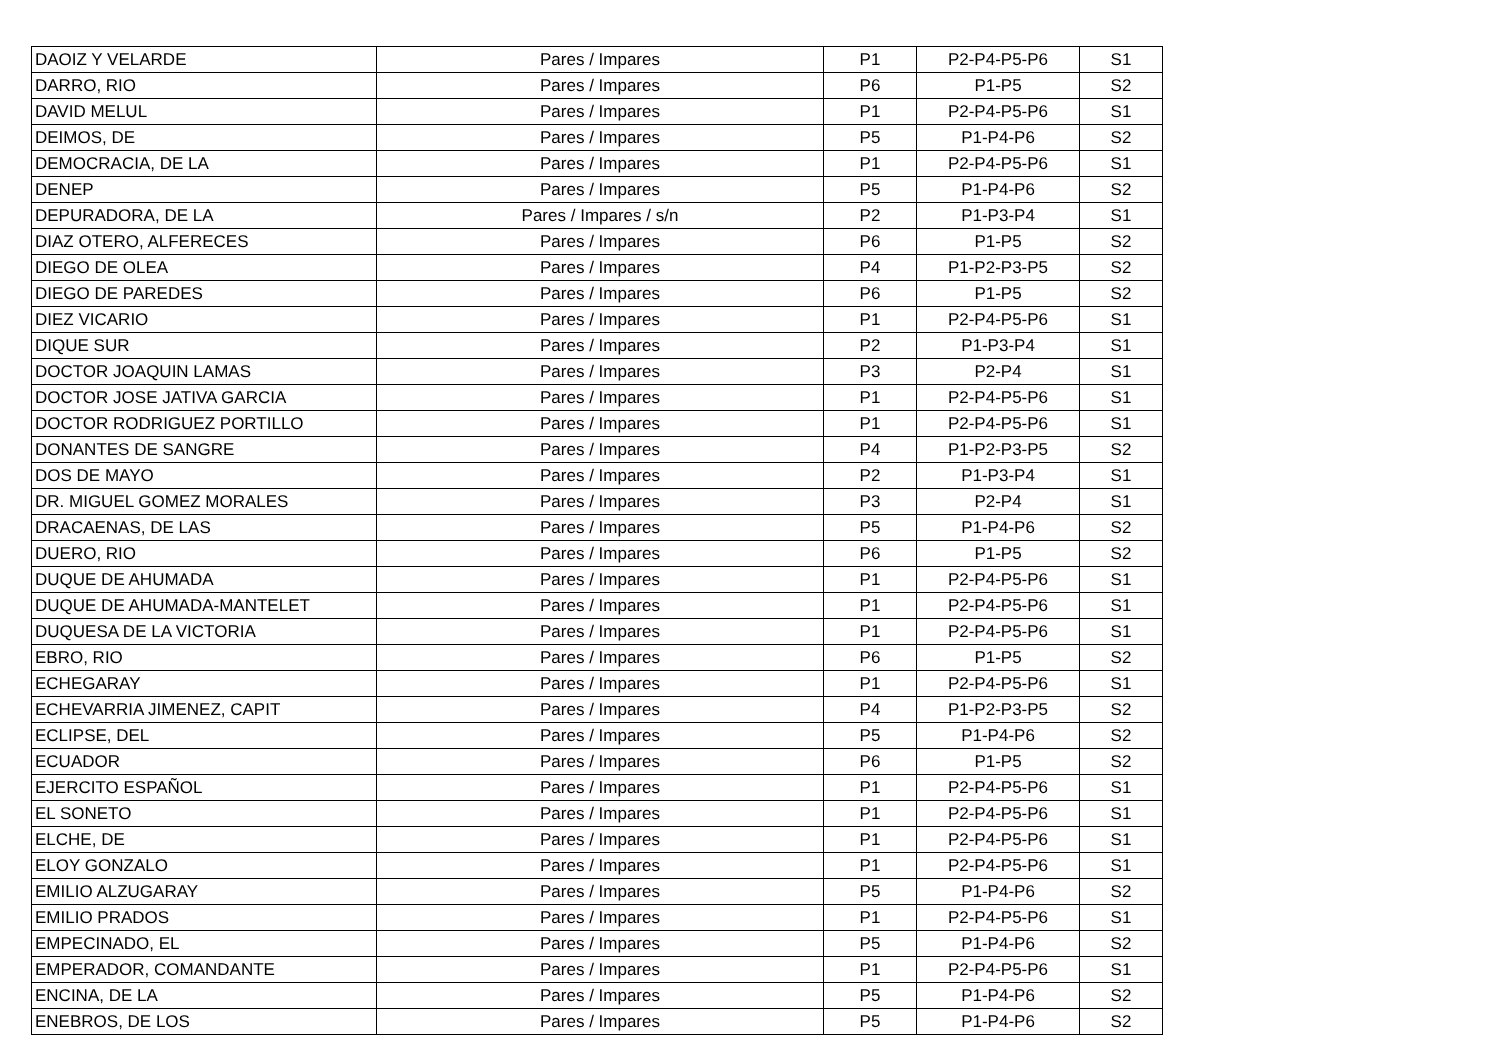| DAOIZ Y VELARDE | Pares / Impares | P1 | P2-P4-P5-P6 | S1 |
| DARRO, RIO | Pares / Impares | P6 | P1-P5 | S2 |
| DAVID MELUL | Pares / Impares | P1 | P2-P4-P5-P6 | S1 |
| DEIMOS, DE | Pares / Impares | P5 | P1-P4-P6 | S2 |
| DEMOCRACIA, DE LA | Pares / Impares | P1 | P2-P4-P5-P6 | S1 |
| DENEP | Pares / Impares | P5 | P1-P4-P6 | S2 |
| DEPURADORA, DE LA | Pares / Impares / s/n | P2 | P1-P3-P4 | S1 |
| DIAZ OTERO, ALFERECES | Pares / Impares | P6 | P1-P5 | S2 |
| DIEGO DE OLEA | Pares / Impares | P4 | P1-P2-P3-P5 | S2 |
| DIEGO DE PAREDES | Pares / Impares | P6 | P1-P5 | S2 |
| DIEZ VICARIO | Pares / Impares | P1 | P2-P4-P5-P6 | S1 |
| DIQUE SUR | Pares / Impares | P2 | P1-P3-P4 | S1 |
| DOCTOR JOAQUIN LAMAS | Pares / Impares | P3 | P2-P4 | S1 |
| DOCTOR JOSE JATIVA GARCIA | Pares / Impares | P1 | P2-P4-P5-P6 | S1 |
| DOCTOR RODRIGUEZ PORTILLO | Pares / Impares | P1 | P2-P4-P5-P6 | S1 |
| DONANTES DE SANGRE | Pares / Impares | P4 | P1-P2-P3-P5 | S2 |
| DOS DE MAYO | Pares / Impares | P2 | P1-P3-P4 | S1 |
| DR. MIGUEL GOMEZ MORALES | Pares / Impares | P3 | P2-P4 | S1 |
| DRACAENAS, DE LAS | Pares / Impares | P5 | P1-P4-P6 | S2 |
| DUERO, RIO | Pares / Impares | P6 | P1-P5 | S2 |
| DUQUE DE AHUMADA | Pares / Impares | P1 | P2-P4-P5-P6 | S1 |
| DUQUE DE AHUMADA-MANTELET | Pares / Impares | P1 | P2-P4-P5-P6 | S1 |
| DUQUESA DE LA VICTORIA | Pares / Impares | P1 | P2-P4-P5-P6 | S1 |
| EBRO, RIO | Pares / Impares | P6 | P1-P5 | S2 |
| ECHEGARAY | Pares / Impares | P1 | P2-P4-P5-P6 | S1 |
| ECHEVARRIA JIMENEZ, CAPIT | Pares / Impares | P4 | P1-P2-P3-P5 | S2 |
| ECLIPSE, DEL | Pares / Impares | P5 | P1-P4-P6 | S2 |
| ECUADOR | Pares / Impares | P6 | P1-P5 | S2 |
| EJERCITO ESPAÑOL | Pares / Impares | P1 | P2-P4-P5-P6 | S1 |
| EL SONETO | Pares / Impares | P1 | P2-P4-P5-P6 | S1 |
| ELCHE, DE | Pares / Impares | P1 | P2-P4-P5-P6 | S1 |
| ELOY GONZALO | Pares / Impares | P1 | P2-P4-P5-P6 | S1 |
| EMILIO ALZUGARAY | Pares / Impares | P5 | P1-P4-P6 | S2 |
| EMILIO PRADOS | Pares / Impares | P1 | P2-P4-P5-P6 | S1 |
| EMPECINADO, EL | Pares / Impares | P5 | P1-P4-P6 | S2 |
| EMPERADOR, COMANDANTE | Pares / Impares | P1 | P2-P4-P5-P6 | S1 |
| ENCINA, DE LA | Pares / Impares | P5 | P1-P4-P6 | S2 |
| ENEBROS, DE LOS | Pares / Impares | P5 | P1-P4-P6 | S2 |